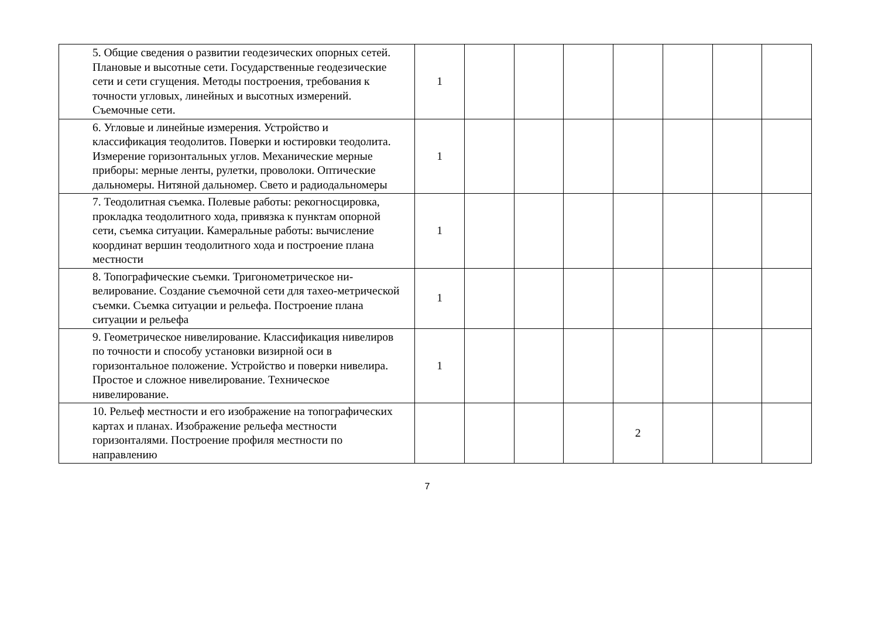| | 5. Общие сведения о развитии геодезических опорных сетей. Плановые и высотные сети. Государственные геодезические сети и сети сгущения. Методы построения, требования к точности угловых, линейных и высотных измерений. Съемочные сети. | 1 | | | | | | | |
| | 6. Угловые и линейные измерения. Устройство и классификация теодолитов. Поверки и юстировки теодолита. Измерение горизонтальных углов. Механические мерные приборы: мерные ленты, рулетки, проволоки. Оптические дальномеры. Нитяной дальномер. Свето и радиодальномеры | 1 | | | | | | | |
| | 7. Теодолитная съемка. Полевые работы: рекогносцировка, прокладка теодолитного хода, привязка к пунктам опорной сети, съемка ситуации. Камеральные работы: вычисление координат вершин теодолитного хода и построение плана местности | 1 | | | | | | | |
| | 8. Топографические съемки. Тригонометрическое ни-велирование. Создание съемочной сети для тахео-метрической съемки. Съемка ситуации и рельефа. Построение плана ситуации и рельефа | 1 | | | | | | | |
| | 9. Геометрическое нивелирование. Классификация нивелиров по точности и способу установки визирной оси в горизонтальное положение. Устройство и поверки нивелира. Простое и сложное нивелирование. Техническое нивелирование. | 1 | | | | | | | |
| | 10. Рельеф местности и его изображение на топографических картах и планах. Изображение рельефа местности горизонталями. Построение профиля местности по направлению | | | | | 2 | | | |
7